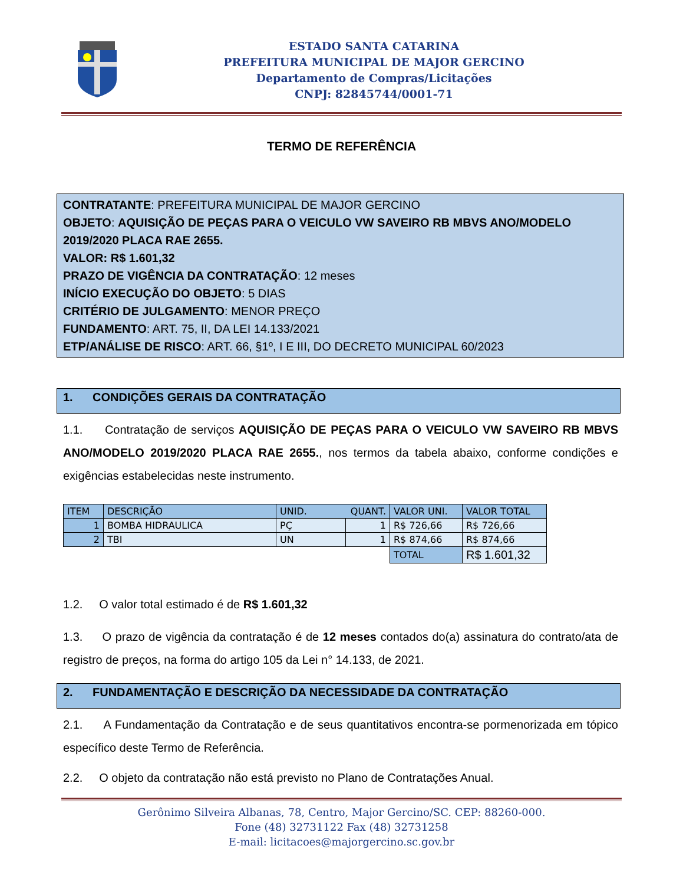ESTADO SANTA CATARINA
PREFEITURA MUNICIPAL DE MAJOR GERCINO
Departamento de Compras/Licitações
CNPJ: 82845744/0001-71
TERMO DE REFERÊNCIA
CONTRATANTE: PREFEITURA MUNICIPAL DE MAJOR GERCINO
OBJETO: AQUISIÇÃO DE PEÇAS PARA O VEICULO VW SAVEIRO RB MBVS ANO/MODELO 2019/2020 PLACA RAE 2655.
VALOR: R$ 1.601,32
PRAZO DE VIGÊNCIA DA CONTRATAÇÃO: 12 meses
INÍCIO EXECUÇÃO DO OBJETO: 5 DIAS
CRITÉRIO DE JULGAMENTO: MENOR PREÇO
FUNDAMENTO: ART. 75, II, DA LEI 14.133/2021
ETP/ANÁLISE DE RISCO: ART. 66, §1º, I E III, DO DECRETO MUNICIPAL 60/2023
1. CONDIÇÕES GERAIS DA CONTRATAÇÃO
1.1. Contratação de serviços AQUISIÇÃO DE PEÇAS PARA O VEICULO VW SAVEIRO RB MBVS ANO/MODELO 2019/2020 PLACA RAE 2655., nos termos da tabela abaixo, conforme condições e exigências estabelecidas neste instrumento.
| ITEM | DESCRIÇÃO | UNID. QUANT. | | VALOR UNI. | VALOR TOTAL |
| --- | --- | --- | --- | --- | --- |
| 1 | BOMBA HIDRAULICA | PÇ | 1 | R$ 726,66 | R$ 726,66 |
| 2 | TBI | UN | 1 | R$ 874,66 | R$ 874,66 |
| | | | | TOTAL | R$ 1.601,32 |
1.2. O valor total estimado é de R$ 1.601,32
1.3. O prazo de vigência da contratação é de 12 meses contados do(a) assinatura do contrato/ata de registro de preços, na forma do artigo 105 da Lei n° 14.133, de 2021.
2. FUNDAMENTAÇÃO E DESCRIÇÃO DA NECESSIDADE DA CONTRATAÇÃO
2.1. A Fundamentação da Contratação e de seus quantitativos encontra-se pormenorizada em tópico específico deste Termo de Referência.
2.2. O objeto da contratação não está previsto no Plano de Contratações Anual.
Gerônimo Silveira Albanas, 78, Centro, Major Gercino/SC. CEP: 88260-000.
Fone (48) 32731122 Fax (48) 32731258
E-mail: licitacoes@majorgercino.sc.gov.br